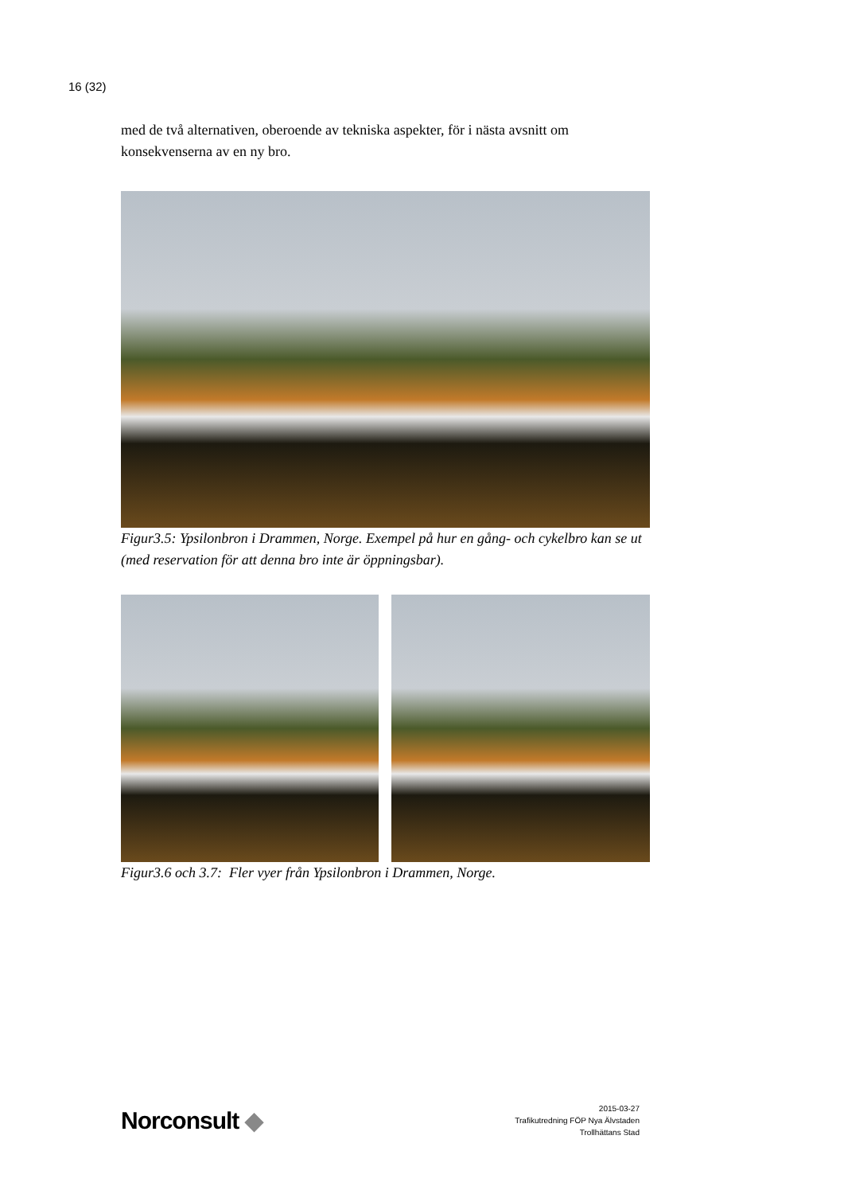16 (32)
med de två alternativen, oberoende av tekniska aspekter, för i nästa avsnitt om konsekvenserna av en ny bro.
Figur3.5: Ypsilonbron i Drammen, Norge. Exempel på hur en gång- och cykelbro kan se ut (med reservation för att denna bro inte är öppningsbar).
Figur3.6 och 3.7: Fler vyer från Ypsilonbron i Drammen, Norge.
Norconsult ◆
2015-03-27
Trafikutredning FÖP Nya Älvstaden
Trollhättans Stad